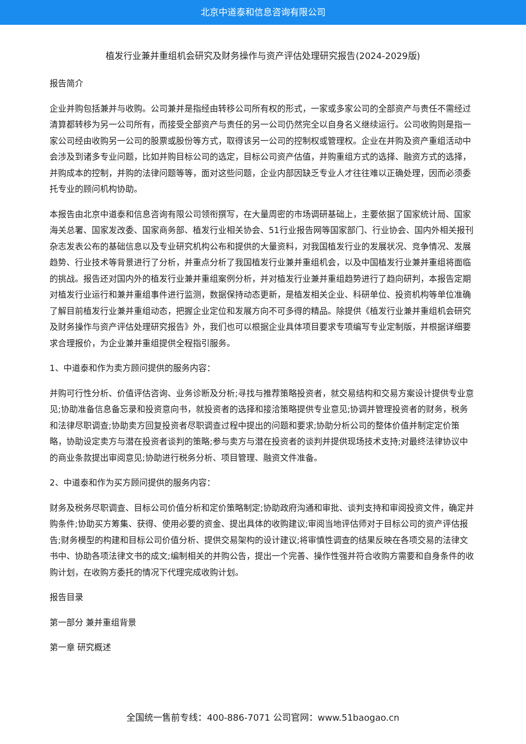北京中道泰和信息咨询有限公司
植发行业兼并重组机会研究及财务操作与资产评估处理研究报告(2024-2029版)
报告简介
企业并购包括兼并与收购。公司兼并是指经由转移公司所有权的形式，一家或多家公司的全部资产与责任不需经过清算都转移为另一公司所有，而接受全部资产与责任的另一公司仍然完全以自身名义继续运行。公司收购则是指一家公司经由收购另一公司的股票或股份等方式，取得该另一公司的控制权或管理权。企业在并购及资产重组活动中会涉及到诸多专业问题，比如并购目标公司的选定，目标公司资产估值，并购重组方式的选择、融资方式的选择，并购成本的控制，并购的法律问题等等，面对这些问题，企业内部因缺乏专业人才往往难以正确处理，因而必须委托专业的顾问机构协助。
本报告由北京中道泰和信息咨询有限公司领衔撰写，在大量周密的市场调研基础上，主要依据了国家统计局、国家海关总署、国家发改委、国家商务部、植发行业相关协会、51行业报告网等国家部门、行业协会、国内外相关报刊杂志发表公布的基础信息以及专业研究机构公布和提供的大量资料，对我国植发行业的发展状况、竞争情况、发展趋势、行业技术等背景进行了分析，并重点分析了我国植发行业兼并重组机会，以及中国植发行业兼并重组将面临的挑战。报告还对国内外的植发行业兼并重组案例分析，并对植发行业兼并重组趋势进行了趋向研判，本报告定期对植发行业运行和兼并重组事件进行监测，数据保持动态更新，是植发相关企业、科研单位、投资机构等单位准确了解目前植发行业兼并重组动态，把握企业定位和发展方向不可多得的精品。除提供《植发行业兼并重组机会研究及财务操作与资产评估处理研究报告》外，我们也可以根据企业具体项目要求专项编写专业定制版，并根据详细要求合理报价，为企业兼并重组提供全程指引服务。
1、中道泰和作为卖方顾问提供的服务内容：
并购可行性分析、价值评估咨询、业务诊断及分析;寻找与推荐策略投资者，就交易结构和交易方案设计提供专业意见;协助准备信息备忘录和投资意向书，就投资者的选择和接洽策略提供专业意见;协调并管理投资者的财务，税务和法律尽职调查;协助卖方回复投资者尽职调查过程中提出的问题和要求;协助分析公司的整体价值并制定定价策略，协助设定卖方与潜在投资者谈判的策略;参与卖方与潜在投资者的谈判并提供现场技术支持;对最终法律协议中的商业条款提出审阅意见;协助进行税务分析、项目管理、融资文件准备。
2、中道泰和作为买方顾问提供的服务内容：
财务及税务尽职调查、目标公司价值分析和定价策略制定;协助政府沟通和审批、谈判支持和审阅投资文件，确定并购条件;协助买方筹集、获得、使用必要的资金、提出具体的收购建议;审阅当地评估师对于目标公司的资产评估报告;财务模型的构建和目标公司价值分析、提供交易架构的设计建议;将审慎性调查的结果反映在各项交易的法律文书中、协助各项法律文书的成文;编制相关的并购公告，提出一个完善、操作性强并符合收购方需要和自身条件的收购计划，在收购方委托的情况下代理完成收购计划。
报告目录
第一部分 兼并重组背景
第一章 研究概述
全国统一售前专线：400-886-7071 公司官网：www.51baogao.cn